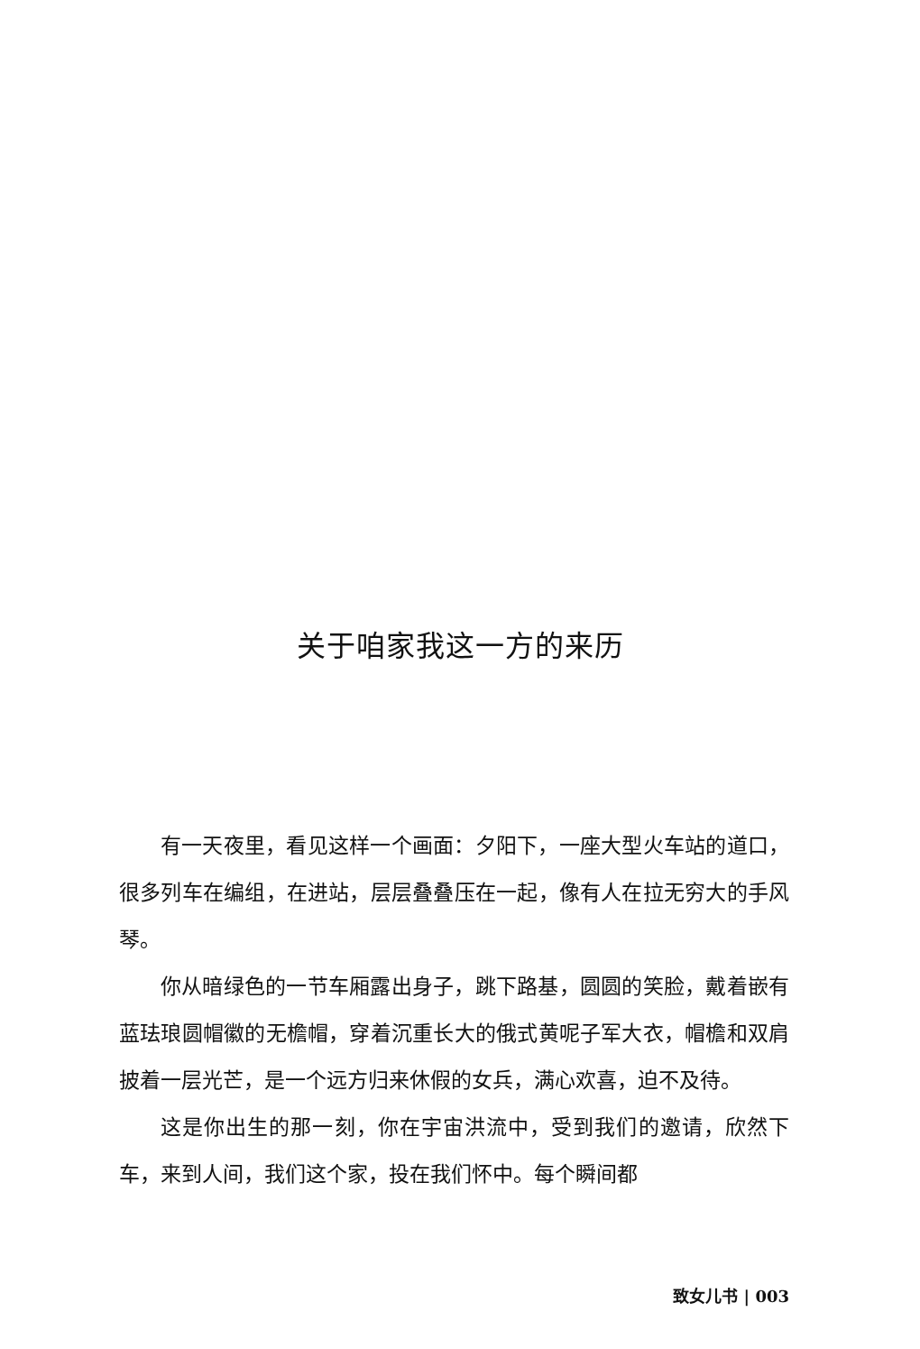关于咱家我这一方的来历
有一天夜里，看见这样一个画面：夕阳下，一座大型火车站的道口，很多列车在编组，在进站，层层叠叠压在一起，像有人在拉无穷大的手风琴。
你从暗绿色的一节车厢露出身子，跳下路基，圆圆的笑脸，戴着嵌有蓝珐琅圆帽徽的无檐帽，穿着沉重长大的俄式黄呢子军大衣，帽檐和双肩披着一层光芒，是一个远方归来休假的女兵，满心欢喜，迫不及待。
这是你出生的那一刻，你在宇宙洪流中，受到我们的邀请，欣然下车，来到人间，我们这个家，投在我们怀中。每个瞬间都
致女儿书 | 003